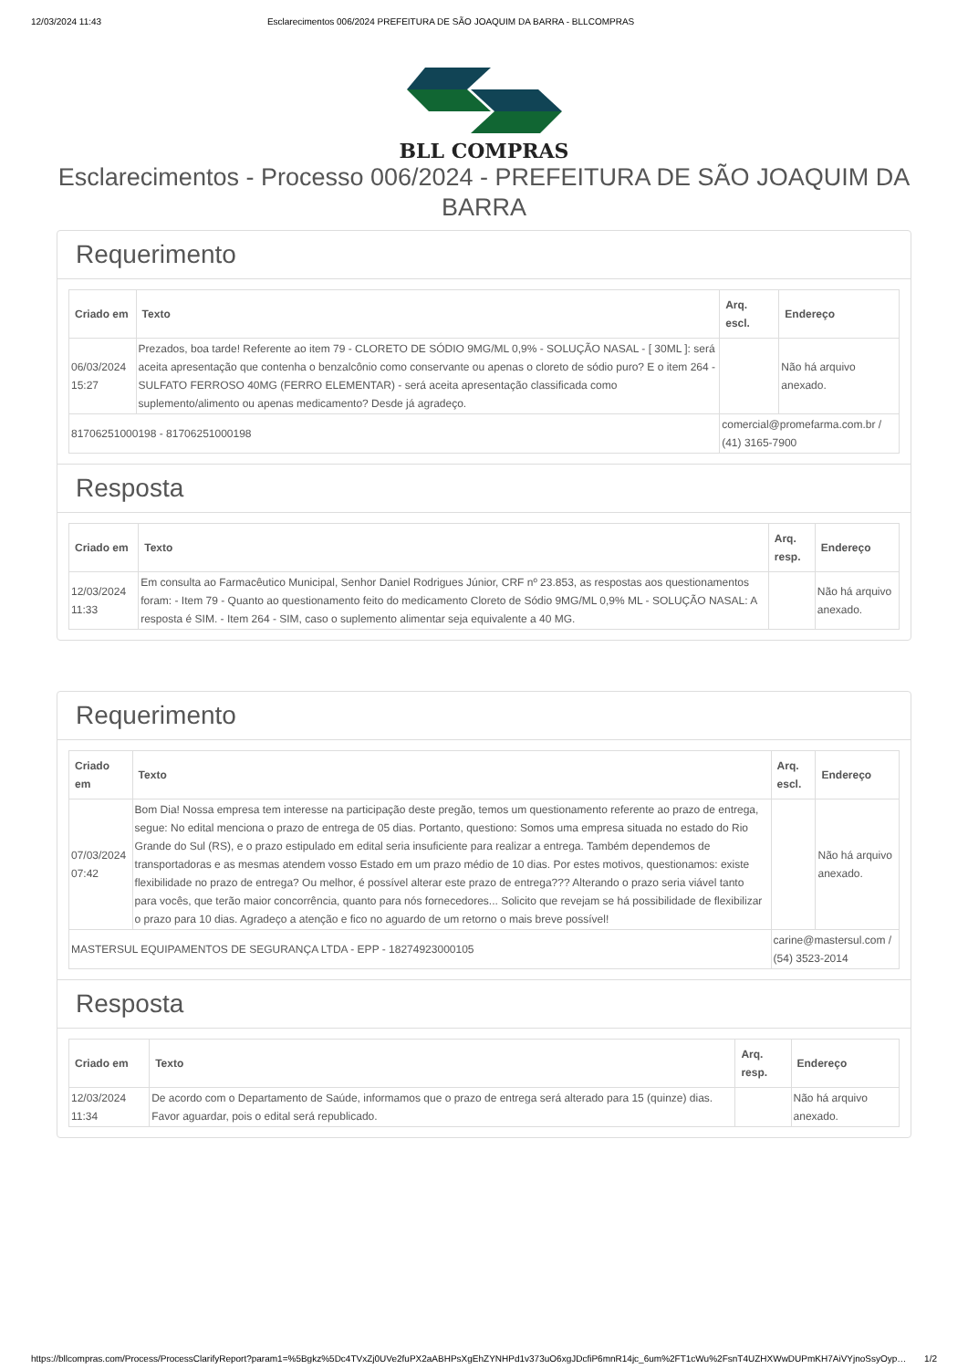12/03/2024 11:43 Esclarecimentos 006/2024 PREFEITURA DE SÃO JOAQUIM DA BARRA - BLLCOMPRAS
BLL COMPRAS
Esclarecimentos - Processo 006/2024 - PREFEITURA DE SÃO JOAQUIM DA BARRA
Requerimento
| Criado em | Texto | Arq. escl. | Endereço |
| --- | --- | --- | --- |
| 06/03/2024 15:27 | Prezados, boa tarde! Referente ao item 79 - CLORETO DE SÓDIO 9MG/ML 0,9% - SOLUÇÃO NASAL - [ 30ML ]: será aceita apresentação que contenha o benzalcônio como conservante ou apenas o cloreto de sódio puro? E o item 264 - SULFATO FERROSO 40MG (FERRO ELEMENTAR) - será aceita apresentação classificada como suplemento/alimento ou apenas medicamento? Desde já agradeço. | | Não há arquivo anexado. |
| 81706251000198 - 81706251000198 | | comercial@promefarma.com.br / (41) 3165-7900 | |
Resposta
| Criado em | Texto | Arq. resp. | Endereço |
| --- | --- | --- | --- |
| 12/03/2024 11:33 | Em consulta ao Farmacêutico Municipal, Senhor Daniel Rodrigues Júnior, CRF nº 23.853, as respostas aos questionamentos foram: - Item 79 - Quanto ao questionamento feito do medicamento Cloreto de Sódio 9MG/ML 0,9% ML - SOLUÇÃO NASAL: A resposta é SIM. - Item 264 - SIM, caso o suplemento alimentar seja equivalente a 40 MG. | | Não há arquivo anexado. |
Requerimento
| Criado em | Texto | Arq. escl. | Endereço |
| --- | --- | --- | --- |
| 07/03/2024 07:42 | Bom Dia! Nossa empresa tem interesse na participação deste pregão, temos um questionamento referente ao prazo de entrega, segue: No edital menciona o prazo de entrega de 05 dias. Portanto, questiono: Somos uma empresa situada no estado do Rio Grande do Sul (RS), e o prazo estipulado em edital seria insuficiente para realizar a entrega. Também dependemos de transportadoras e as mesmas atendem vosso Estado em um prazo médio de 10 dias. Por estes motivos, questionamos: existe flexibilidade no prazo de entrega? Ou melhor, é possível alterar este prazo de entrega??? Alterando o prazo seria viável tanto para vocês, que terão maior concorrência, quanto para nós fornecedores... Solicito que revejam se há possibilidade de flexibilizar o prazo para 10 dias. Agradeço a atenção e fico no aguardo de um retorno o mais breve possível! | | Não há arquivo anexado. |
| MASTERSUL EQUIPAMENTOS DE SEGURANÇA LTDA - EPP - 18274923000105 | | carine@mastersul.com / (54) 3523-2014 | |
Resposta
| Criado em | Texto | Arq. resp. | Endereço |
| --- | --- | --- | --- |
| 12/03/2024 11:34 | De acordo com o Departamento de Saúde, informamos que o prazo de entrega será alterado para 15 (quinze) dias. Favor aguardar, pois o edital será republicado. | | Não há arquivo anexado. |
https://bllcompras.com/Process/ProcessClarifyReport?param1=%5Bgkz%5Dc4TVxZj0UVe2fuPX2aABHPsXgEhZYNHPd1v373uO6xgJDcfiP6mnR14jc_6um%2FT1cWu%2FsnT4UZHXWwDUPmKH7AiVYjnoSsyOyp… 1/2